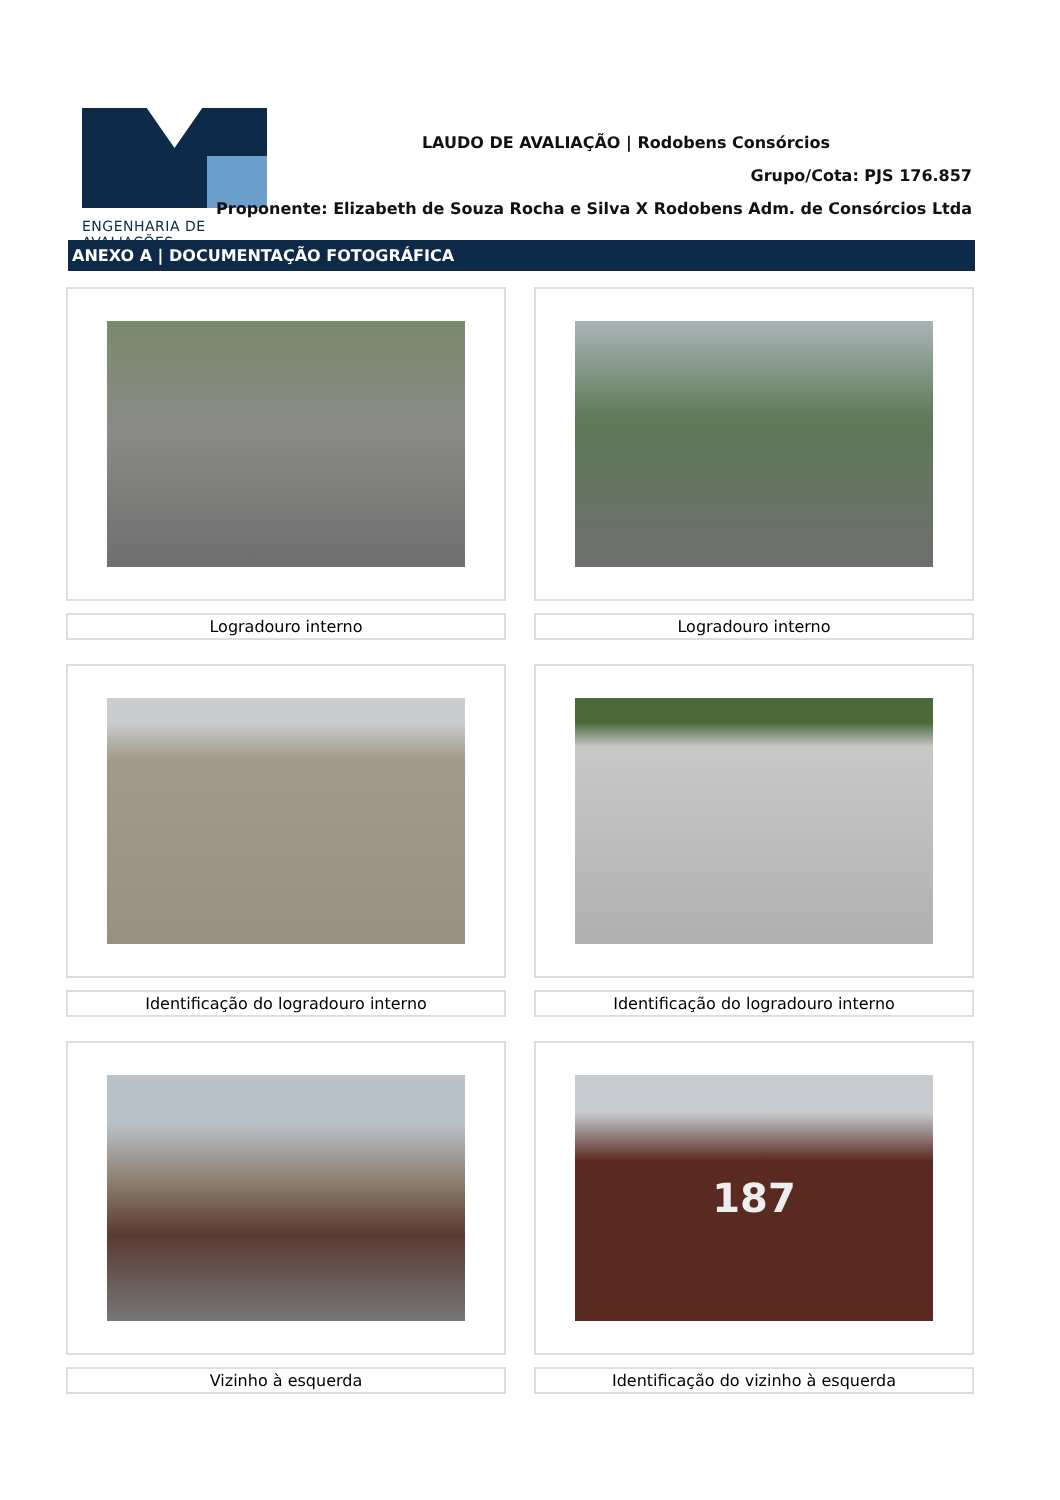ENGENHARIA DE AVALIAÇÕES
LAUDO DE AVALIAÇÃO | Rodobens Consórcios
Grupo/Cota: PJS 176.857
Proponente: Elizabeth de Souza Rocha e Silva X Rodobens Adm. de Consórcios Ltda
ANEXO A | DOCUMENTAÇÃO FOTOGRÁFICA
Logradouro interno
Logradouro interno
Identificação do logradouro interno
Identificação do logradouro interno
Vizinho à esquerda
187
Identificação do vizinho à esquerda